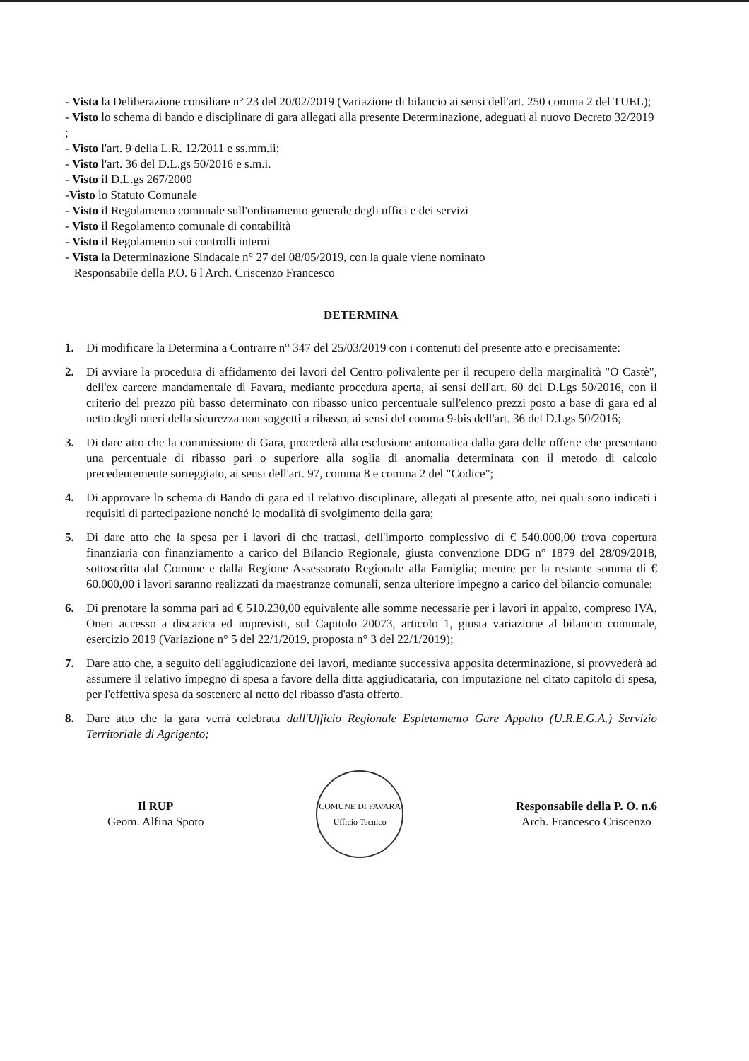- Vista la Deliberazione consiliare n° 23 del 20/02/2019 (Variazione di bilancio ai sensi dell'art. 250 comma 2 del TUEL);
- Visto lo schema di bando e disciplinare di gara allegati alla presente Determinazione, adeguati al nuovo Decreto 32/2019 ;
- Visto l'art. 9 della L.R. 12/2011 e ss.mm.ii;
- Visto l'art. 36 del D.L.gs 50/2016 e s.m.i.
- Visto il D.L.gs 267/2000
-Visto lo Statuto Comunale
- Visto il Regolamento comunale sull'ordinamento generale degli uffici e dei servizi
- Visto il Regolamento comunale di contabilità
- Visto il Regolamento sui controlli interni
- Vista la Determinazione Sindacale n° 27 del 08/05/2019, con la quale viene nominato
Responsabile della P.O. 6 l'Arch. Criscenzo Francesco
DETERMINA
1. Di modificare la Determina a Contrarre n° 347 del 25/03/2019 con i contenuti del presente atto e precisamente:
2. Di avviare la procedura di affidamento dei lavori del Centro polivalente per il recupero della marginalità "O Castè", dell'ex carcere mandamentale di Favara, mediante procedura aperta, ai sensi dell'art. 60 del D.Lgs 50/2016, con il criterio del prezzo più basso determinato con ribasso unico percentuale sull'elenco prezzi posto a base di gara ed al netto degli oneri della sicurezza non soggetti a ribasso, ai sensi del comma 9-bis dell'art. 36 del D.Lgs 50/2016;
3. Di dare atto che la commissione di Gara, procederà alla esclusione automatica dalla gara delle offerte che presentano una percentuale di ribasso pari o superiore alla soglia di anomalia determinata con il metodo di calcolo precedentemente sorteggiato, ai sensi dell'art. 97, comma 8 e comma 2 del "Codice";
4. Di approvare lo schema di Bando di gara ed il relativo disciplinare, allegati al presente atto, nei quali sono indicati i requisiti di partecipazione nonché le modalità di svolgimento della gara;
5. Di dare atto che la spesa per i lavori di che trattasi, dell'importo complessivo di € 540.000,00 trova copertura finanziaria con finanziamento a carico del Bilancio Regionale, giusta convenzione DDG n° 1879 del 28/09/2018, sottoscritta dal Comune e dalla Regione Assessorato Regionale alla Famiglia; mentre per la restante somma di € 60.000,00 i lavori saranno realizzati da maestranze comunali, senza ulteriore impegno a carico del bilancio comunale;
6. Di prenotare la somma pari ad € 510.230,00 equivalente alle somme necessarie per i lavori in appalto, compreso IVA, Oneri accesso a discarica ed imprevisti, sul Capitolo 20073, articolo 1, giusta variazione al bilancio comunale, esercizio 2019 (Variazione n° 5 del 22/1/2019, proposta n° 3 del 22/1/2019);
7. Dare atto che, a seguito dell'aggiudicazione dei lavori, mediante successiva apposita determinazione, si provvederà ad assumere il relativo impegno di spesa a favore della ditta aggiudicataria, con imputazione nel citato capitolo di spesa, per l'effettiva spesa da sostenere al netto del ribasso d'asta offerto.
8. Dare atto che la gara verrà celebrata dall'Ufficio Regionale Espletamento Gare Appalto (U.R.E.G.A.) Servizio Territoriale di Agrigento;
Il RUP
Geom. Alfina Spoto
COMUNE DI FAVARA
Ufficio Tecnico
Responsabile della P. O. n.6
Arch. Francesco Criscenzo